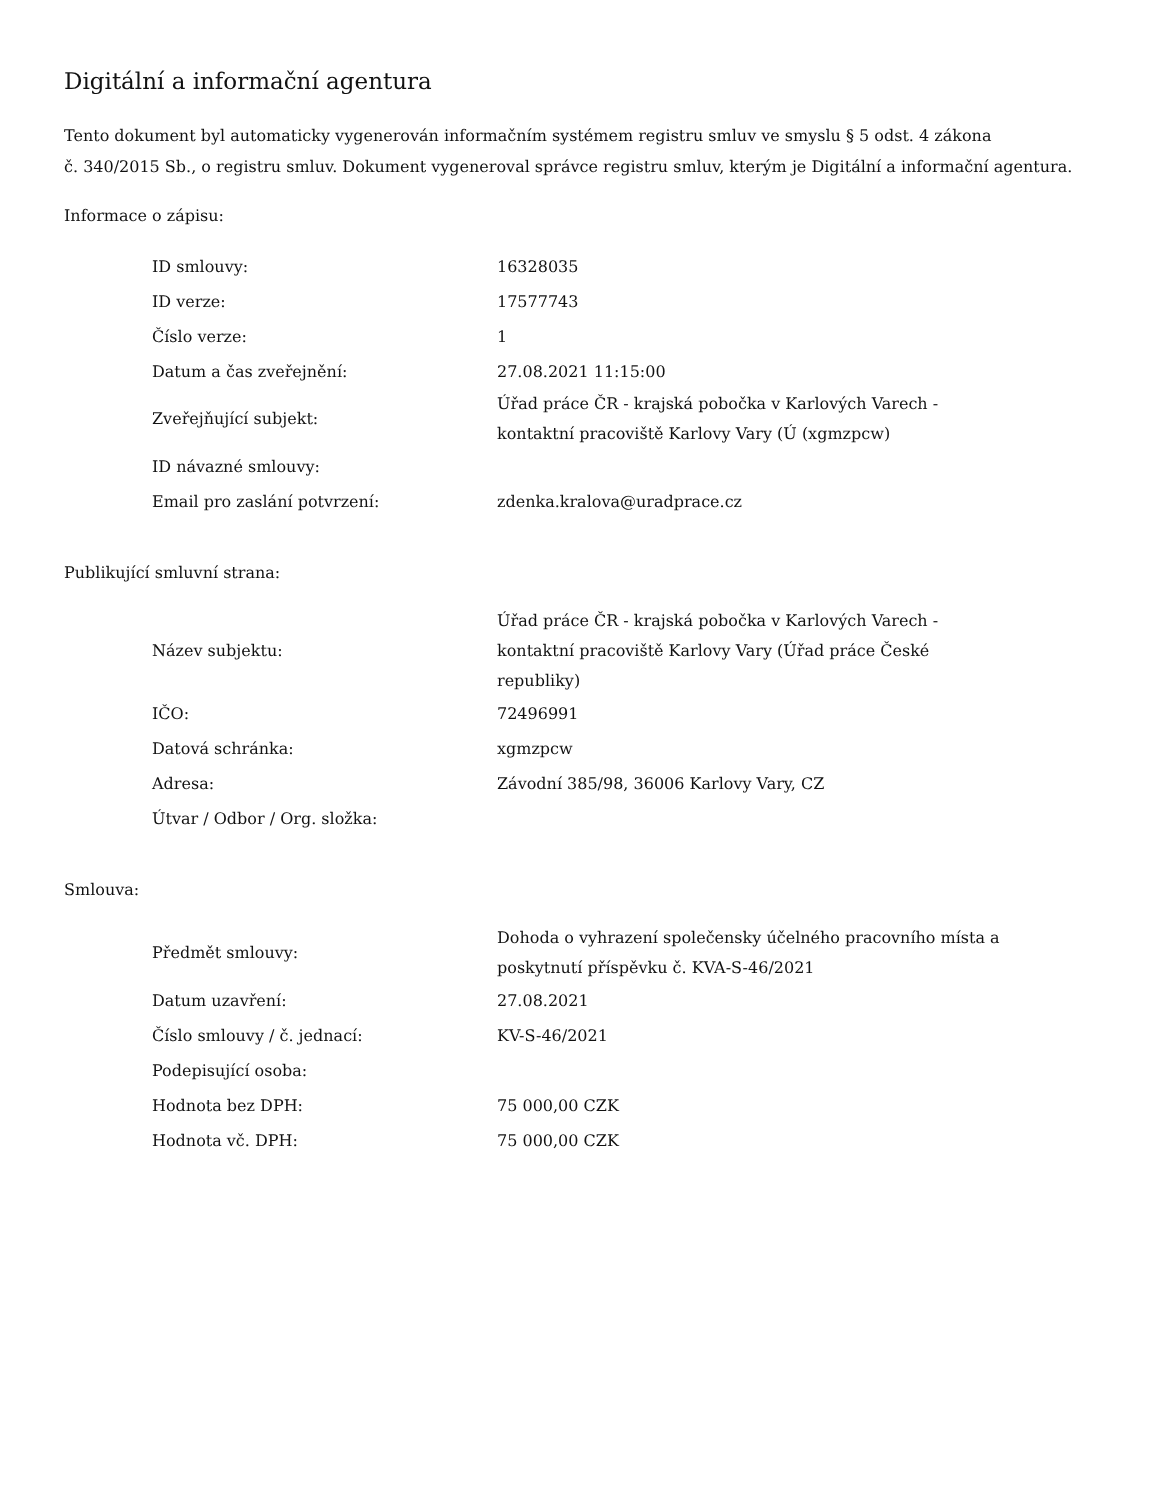Digitální a informační agentura
Tento dokument byl automaticky vygenerován informačním systémem registru smluv ve smyslu § 5 odst. 4 zákona
č. 340/2015 Sb., o registru smluv. Dokument vygeneroval správce registru smluv, kterým je Digitální a informační agentura.
Informace o zápisu:
| ID smlouvy: | 16328035 |
| ID verze: | 17577743 |
| Číslo verze: | 1 |
| Datum a čas zveřejnění: | 27.08.2021 11:15:00 |
| Zveřejňující subjekt: | Úřad práce ČR - krajská pobočka v Karlových Varech - kontaktní pracoviště Karlovy Vary (Ú (xgmzpcw) |
| ID návazné smlouvy: | |
| Email pro zaslání potvrzení: | zdenka.kralova@uradprace.cz |
Publikující smluvní strana:
| Název subjektu: | Úřad práce ČR - krajská pobočka v Karlových Varech - kontaktní pracoviště Karlovy Vary (Úřad práce České republiky) |
| IČO: | 72496991 |
| Datová schránka: | xgmzpcw |
| Adresa: | Závodní 385/98, 36006 Karlovy Vary, CZ |
| Útvar / Odbor / Org. složka: | |
Smlouva:
| Předmět smlouvy: | Dohoda o vyhrazení společensky účelného pracovního místa a poskytnutí příspěvku č. KVA-S-46/2021 |
| Datum uzavření: | 27.08.2021 |
| Číslo smlouvy / č. jednací: | KV-S-46/2021 |
| Podepisující osoba: | |
| Hodnota bez DPH: | 75 000,00 CZK |
| Hodnota vč. DPH: | 75 000,00 CZK |